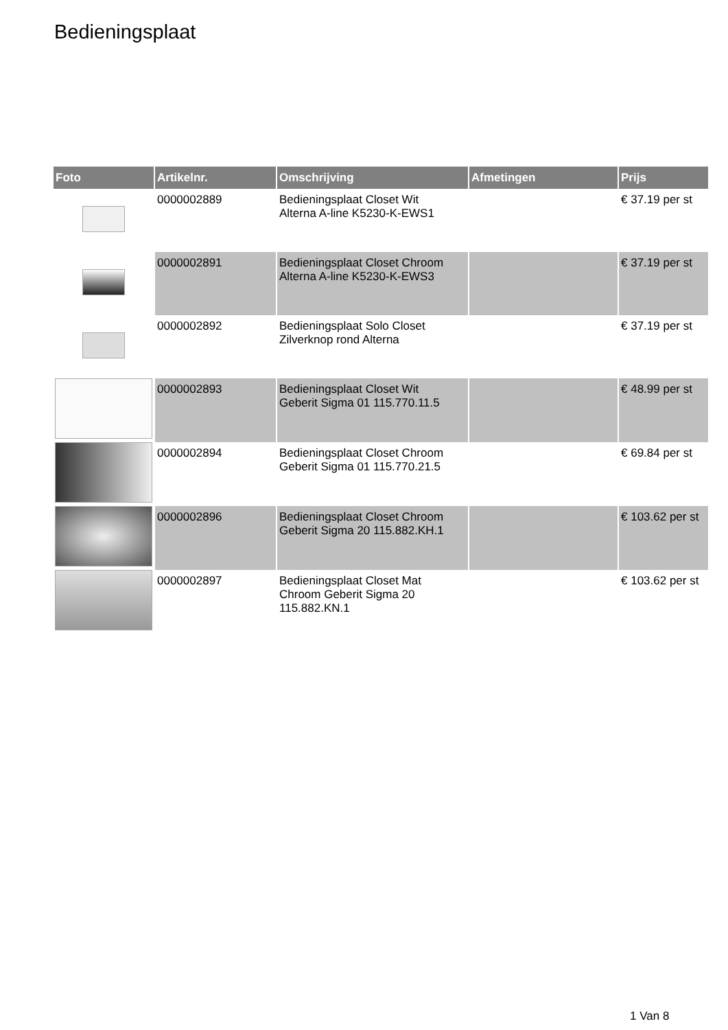Bedieningsplaat
| Foto | Artikelnr. | Omschrijving | Afmetingen | Prijs |
| --- | --- | --- | --- | --- |
| | 0000002889 | Bedieningsplaat Closet Wit Alterna A-line K5230-K-EWS1 | | € 37.19 per st |
| | 0000002891 | Bedieningsplaat Closet Chroom Alterna A-line K5230-K-EWS3 | | € 37.19 per st |
| | 0000002892 | Bedieningsplaat Solo Closet Zilverknop rond Alterna | | € 37.19 per st |
| | 0000002893 | Bedieningsplaat Closet Wit Geberit Sigma 01 115.770.11.5 | | € 48.99 per st |
| | 0000002894 | Bedieningsplaat Closet Chroom Geberit Sigma 01 115.770.21.5 | | € 69.84 per st |
| | 0000002896 | Bedieningsplaat Closet Chroom Geberit Sigma 20 115.882.KH.1 | | € 103.62 per st |
| | 0000002897 | Bedieningsplaat Closet Mat Chroom Geberit Sigma 20 115.882.KN.1 | | € 103.62 per st |
1 Van 8